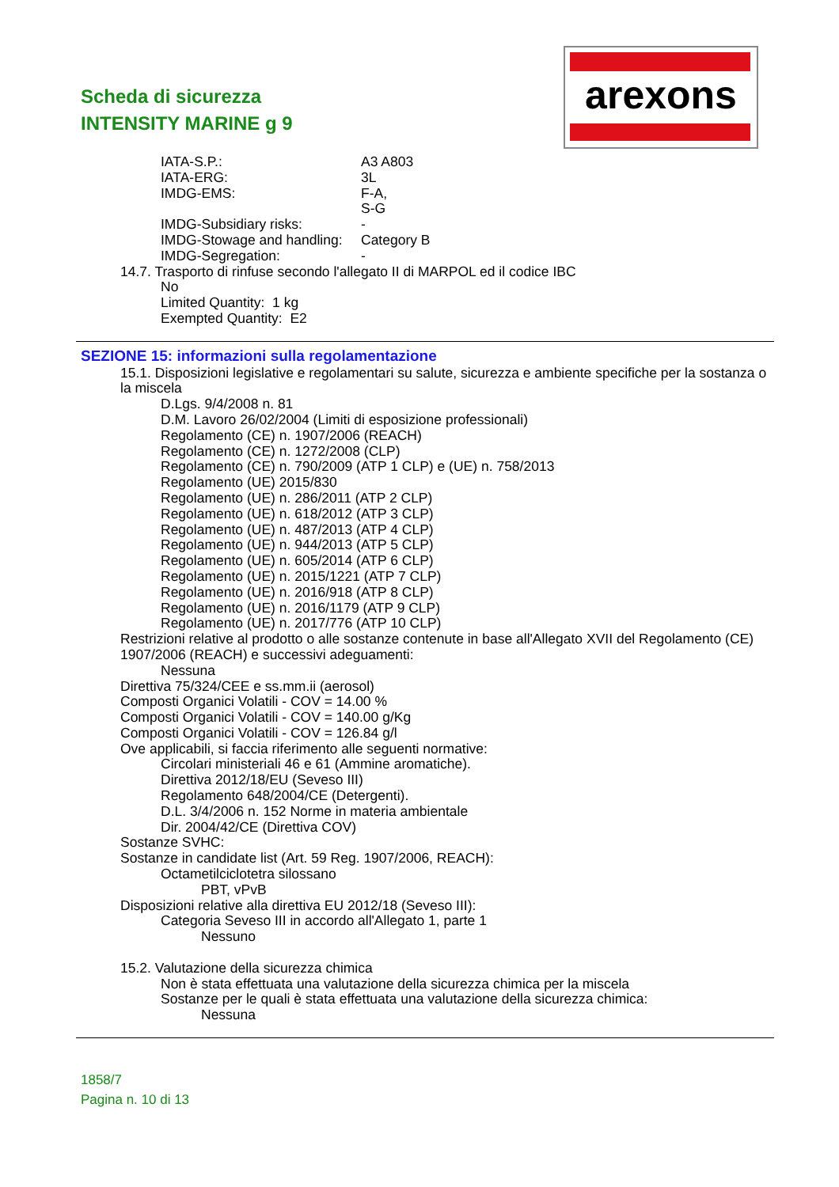Scheda di sicurezza
INTENSITY MARINE g 9
arexons
IATA-S.P.: A3 A803
IATA-ERG: 3L
IMDG-EMS: F-A,
S-G
IMDG-Subsidiary risks: -
IMDG-Stowage and handling: Category B
IMDG-Segregation: -
14.7. Trasporto di rinfuse secondo l'allegato II di MARPOL ed il codice IBC
No
Limited Quantity: 1 kg
Exempted Quantity: E2
SEZIONE 15: informazioni sulla regolamentazione
15.1. Disposizioni legislative e regolamentari su salute, sicurezza e ambiente specifiche per la sostanza o la miscela
D.Lgs. 9/4/2008 n. 81
D.M. Lavoro 26/02/2004 (Limiti di esposizione professionali)
Regolamento (CE) n. 1907/2006 (REACH)
Regolamento (CE) n. 1272/2008 (CLP)
Regolamento (CE) n. 790/2009 (ATP 1 CLP) e (UE) n. 758/2013
Regolamento (UE) 2015/830
Regolamento (UE) n. 286/2011 (ATP 2 CLP)
Regolamento (UE) n. 618/2012 (ATP 3 CLP)
Regolamento (UE) n. 487/2013 (ATP 4 CLP)
Regolamento (UE) n. 944/2013 (ATP 5 CLP)
Regolamento (UE) n. 605/2014 (ATP 6 CLP)
Regolamento (UE) n. 2015/1221 (ATP 7 CLP)
Regolamento (UE) n. 2016/918 (ATP 8 CLP)
Regolamento (UE) n. 2016/1179 (ATP 9 CLP)
Regolamento (UE) n. 2017/776 (ATP 10 CLP)
Restrizioni relative al prodotto o alle sostanze contenute in base all'Allegato XVII del Regolamento (CE) 1907/2006 (REACH) e successivi adeguamenti:
Nessuna
Direttiva 75/324/CEE e ss.mm.ii (aerosol)
Composti Organici Volatili - COV = 14.00 %
Composti Organici Volatili - COV = 140.00 g/Kg
Composti Organici Volatili - COV = 126.84 g/l
Ove applicabili, si faccia riferimento alle seguenti normative:
Circolari ministeriali 46 e 61 (Ammine aromatiche).
Direttiva 2012/18/EU (Seveso III)
Regolamento 648/2004/CE (Detergenti).
D.L. 3/4/2006 n. 152 Norme in materia ambientale
Dir. 2004/42/CE (Direttiva COV)
Sostanze SVHC:
Sostanze in candidate list (Art. 59 Reg. 1907/2006, REACH):
Octametilciclotetra silossano
PBT, vPvB
Disposizioni relative alla direttiva EU 2012/18 (Seveso III):
Categoria Seveso III in accordo all'Allegato 1, parte 1
Nessuno
15.2. Valutazione della sicurezza chimica
Non è stata effettuata una valutazione della sicurezza chimica per la miscela
Sostanze per le quali è stata effettuata una valutazione della sicurezza chimica:
Nessuna
1858/7
Pagina n. 10 di 13